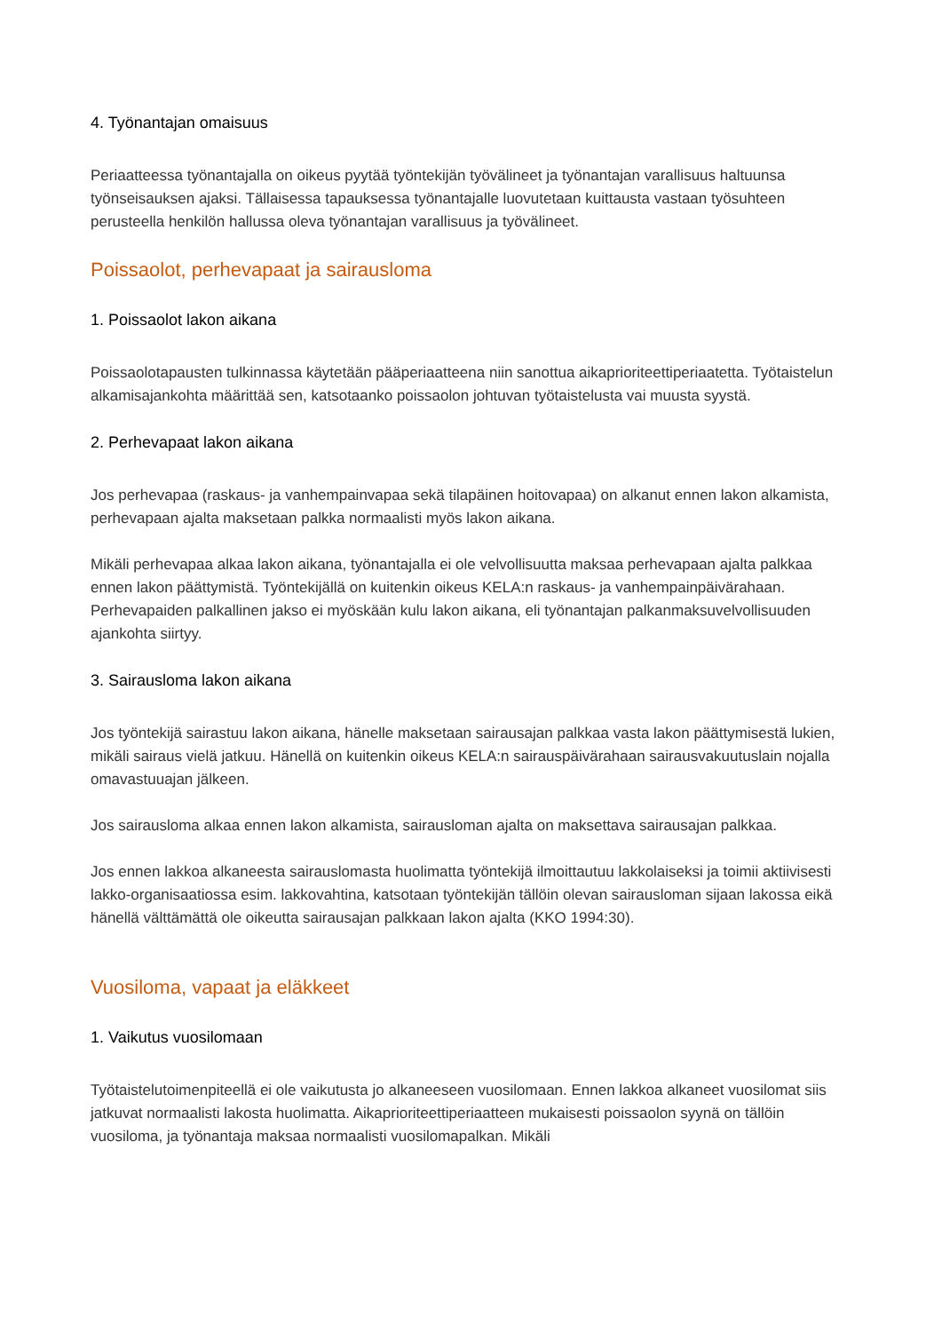4. Työnantajan omaisuus
Periaatteessa työnantajalla on oikeus pyytää työntekijän työvälineet ja työnantajan varallisuus haltuunsa työnseisauksen ajaksi. Tällaisessa tapauksessa työnantajalle luovutetaan kuittausta vastaan työsuhteen perusteella henkilön hallussa oleva työnantajan varallisuus ja työvälineet.
Poissaolot, perhevapaat ja sairausloma
1. Poissaolot lakon aikana
Poissaolotapausten tulkinnassa käytetään pääperiaatteena niin sanottua aikaprioriteettiperiaatetta. Työtaistelun alkamisajankohta määrittää sen, katsotaanko poissaolon johtuvan työtaistelusta vai muusta syystä.
2. Perhevapaat lakon aikana
Jos perhevapaa (raskaus- ja vanhempainvapaa sekä tilapäinen hoitovapaa) on alkanut ennen lakon alkamista, perhevapaan ajalta maksetaan palkka normaalisti myös lakon aikana.
Mikäli perhevapaa alkaa lakon aikana, työnantajalla ei ole velvollisuutta maksaa perhevapaan ajalta palkkaa ennen lakon päättymistä. Työntekijällä on kuitenkin oikeus KELA:n raskaus- ja vanhempainpäivärahaan. Perhevapaiden palkallinen jakso ei myöskään kulu lakon aikana, eli työnantajan palkanmaksuvelvollisuuden ajankohta siirtyy.
3. Sairausloma lakon aikana
Jos työntekijä sairastuu lakon aikana, hänelle maksetaan sairausajan palkkaa vasta lakon päättymisestä lukien, mikäli sairaus vielä jatkuu. Hänellä on kuitenkin oikeus KELA:n sairauspäivärahaan sairausvakuutuslain nojalla omavastuuajan jälkeen.
Jos sairausloma alkaa ennen lakon alkamista, sairausloman ajalta on maksettava sairausajan palkkaa.
Jos ennen lakkoa alkaneesta sairauslomasta huolimatta työntekijä ilmoittautuu lakkolaiseksi ja toimii aktiivisesti lakko-organisaatiossa esim. lakkovahtina, katsotaan työntekijän tällöin olevan sairausloman sijaan lakossa eikä hänellä välttämättä ole oikeutta sairausajan palkkaan lakon ajalta (KKO 1994:30).
Vuosiloma, vapaat ja eläkkeet
1. Vaikutus vuosilomaan
Työtaistelutoimenpiteellä ei ole vaikutusta jo alkaneeseen vuosilomaan. Ennen lakkoa alkaneet vuosilomat siis jatkuvat normaalisti lakosta huolimatta. Aikaprioriteettiperiaatteen mukaisesti poissaolon syynä on tällöin vuosiloma, ja työnantaja maksaa normaalisti vuosilomapalkan. Mikäli